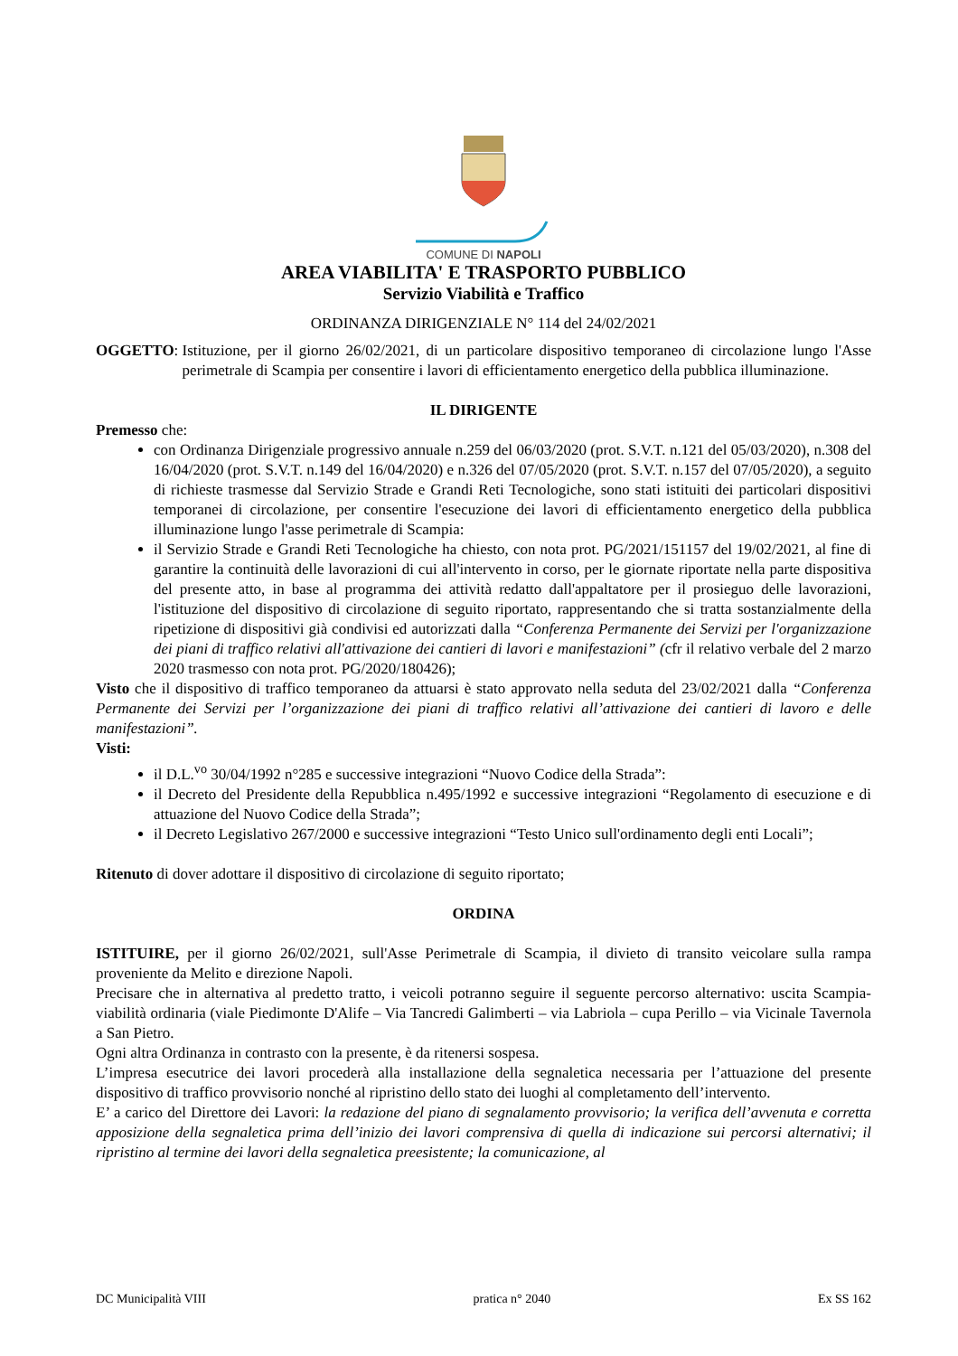COMUNE DI NAPOLI
AREA VIABILITA' E TRASPORTO PUBBLICO
Servizio Viabilità e Traffico
ORDINANZA DIRIGENZIALE N° 114 del 24/02/2021
OGGETTO: Istituzione, per il giorno 26/02/2021, di un particolare dispositivo temporaneo di circolazione lungo l'Asse perimetrale di Scampia per consentire i lavori di efficientamento energetico della pubblica illuminazione.
IL DIRIGENTE
Premesso che:
con Ordinanza Dirigenziale progressivo annuale n.259 del 06/03/2020 (prot. S.V.T. n.121 del 05/03/2020), n.308 del 16/04/2020 (prot. S.V.T. n.149 del 16/04/2020) e n.326 del 07/05/2020 (prot. S.V.T. n.157 del 07/05/2020), a seguito di richieste trasmesse dal Servizio Strade e Grandi Reti Tecnologiche, sono stati istituiti dei particolari dispositivi temporanei di circolazione, per consentire l'esecuzione dei lavori di efficientamento energetico della pubblica illuminazione lungo l'asse perimetrale di Scampia:
il Servizio Strade e Grandi Reti Tecnologiche ha chiesto, con nota prot. PG/2021/151157 del 19/02/2021, al fine di garantire la continuità delle lavorazioni di cui all'intervento in corso, per le giornate riportate nella parte dispositiva del presente atto, in base al programma dei attività redatto dall'appaltatore per il prosieguo delle lavorazioni, l'istituzione del dispositivo di circolazione di seguito riportato, rappresentando che si tratta sostanzialmente della ripetizione di dispositivi già condivisi ed autorizzati dalla “Conferenza Permanente dei Servizi per l'organizzazione dei piani di traffico relativi all'attivazione dei cantieri di lavori e manifestazioni” (cfr il relativo verbale del 2 marzo 2020 trasmesso con nota prot. PG/2020/180426);
Visto che il dispositivo di traffico temporaneo da attuarsi è stato approvato nella seduta del 23/02/2021 dalla “Conferenza Permanente dei Servizi per l’organizzazione dei piani di traffico relativi all’attivazione dei cantieri di lavoro e delle manifestazioni”.
Visti:
il D.L.<sup>vo</sup> 30/04/1992 n°285 e successive integrazioni “Nuovo Codice della Strada”:
il Decreto del Presidente della Repubblica n.495/1992 e successive integrazioni “Regolamento di esecuzione e di attuazione del Nuovo Codice della Strada”;
il Decreto Legislativo 267/2000 e successive integrazioni “Testo Unico sull'ordinamento degli enti Locali”;
Ritenuto di dover adottare il dispositivo di circolazione di seguito riportato;
ORDINA
ISTITUIRE, per il giorno 26/02/2021, sull'Asse Perimetrale di Scampia, il divieto di transito veicolare sulla rampa proveniente da Melito e direzione Napoli.
Precisare che in alternativa al predetto tratto, i veicoli potranno seguire il seguente percorso alternativo: uscita Scampia- viabilità ordinaria (viale Piedimonte D'Alife – Via Tancredi Galimberti – via Labriola – cupa Perillo – via Vicinale Tavernola a San Pietro.
Ogni altra Ordinanza in contrasto con la presente, è da ritenersi sospesa.
L’impresa esecutrice dei lavori procederà alla installazione della segnaletica necessaria per l’attuazione del presente dispositivo di traffico provvisorio nonché al ripristino dello stato dei luoghi al completamento dell’intervento.
E’ a carico del Direttore dei Lavori: la redazione del piano di segnalamento provvisorio; la verifica dell’avvenuta e corretta apposizione della segnaletica prima dell’inizio dei lavori comprensiva di quella di indicazione sui percorsi alternativi; il ripristino al termine dei lavori della segnaletica preesistente; la comunicazione, al
DC Municipalità VIII pratica n° 2040 Ex SS 162